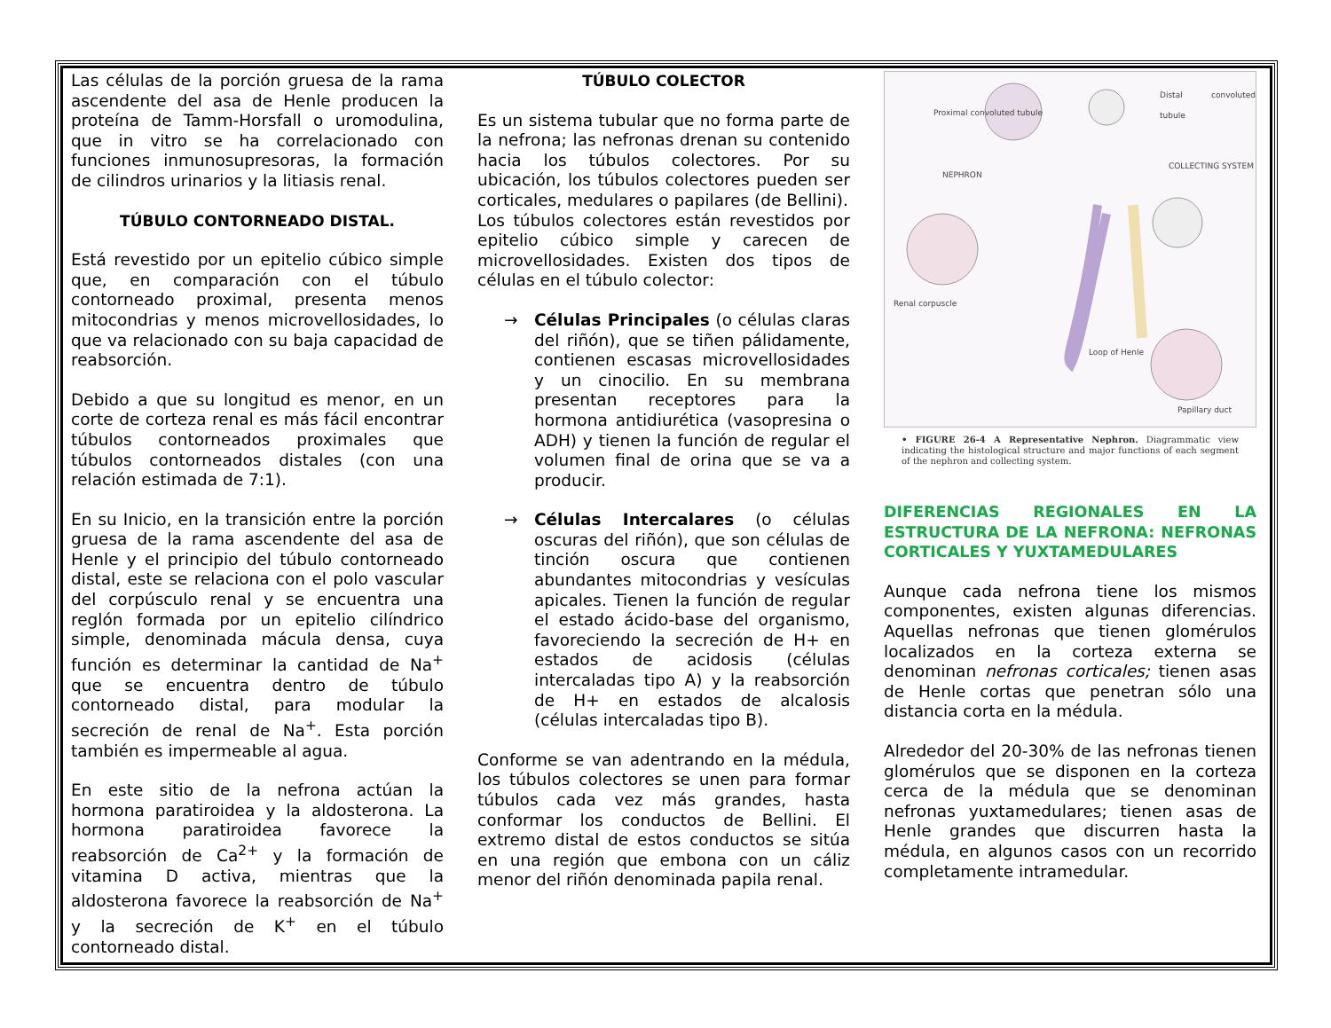Las células de la porción gruesa de la rama ascendente del asa de Henle producen la proteína de Tamm-Horsfall o uromodulina, que in vitro se ha correlacionado con funciones inmunosupresoras, la formación de cilindros urinarios y la litiasis renal.
TÚBULO CONTORNEADO DISTAL.
Está revestido por un epitelio cúbico simple que, en comparación con el túbulo contorneado proximal, presenta menos mitocondrias y menos microvellosidades, lo que va relacionado con su baja capacidad de reabsorción.
Debido a que su longitud es menor, en un corte de corteza renal es más fácil encontrar túbulos contorneados proximales que túbulos contorneados distales (con una relación estimada de 7:1).
En su Inicio, en la transición entre la porción gruesa de la rama ascendente del asa de Henle y el principio del túbulo contorneado distal, este se relaciona con el polo vascular del corpúsculo renal y se encuentra una reglón formada por un epitelio cilíndrico simple, denominada mácula densa, cuya función es determinar la cantidad de Na<sup>+</sup> que se encuentra dentro de túbulo contorneado distal, para modular la secreción de renal de Na<sup>+</sup>. Esta porción también es impermeable al agua.
En este sitio de la nefrona actúan la hormona paratiroidea y la aldosterona. La hormona paratiroidea favorece la reabsorción de Ca<sup>2+</sup> y la formación de vitamina D activa, mientras que la aldosterona favorece la reabsorción de Na<sup>+</sup> y la secreción de K<sup>+</sup> en el túbulo contorneado distal.
TÚBULO COLECTOR
Es un sistema tubular que no forma parte de la nefrona; las nefronas drenan su contenido hacia los túbulos colectores. Por su ubicación, los túbulos colectores pueden ser corticales, medulares o papilares (de Bellini).
Los túbulos colectores están revestidos por epitelio cúbico simple y carecen de microvellosidades. Existen dos tipos de células en el túbulo colector:
→ Células Principales (o células claras del riñón), que se tiñen pálidamente, contienen escasas microvellosidades y un cinocilio. En su membrana presentan receptores para la hormona antidiurética (vasopresina o ADH) y tienen la función de regular el volumen final de orina que se va a producir.
→ Células Intercalares (o células oscuras del riñón), que son células de tinción oscura que contienen abundantes mitocondrias y vesículas apicales. Tienen la función de regular el estado ácido-base del organismo, favoreciendo la secreción de H+ en estados de acidosis (células intercaladas tipo A) y la reabsorción de H+ en estados de alcalosis (células intercaladas tipo B).
Conforme se van adentrando en la médula, los túbulos colectores se unen para formar túbulos cada vez más grandes, hasta conformar los conductos de Bellini. El extremo distal de estos conductos se sitúa en una región que embona con un cáliz menor del riñón denominada papila renal.
Proximal convoluted tubule
NEPHRON
Distal convoluted tubule
COLLECTING SYSTEM
Renal corpuscle
Loop of Henle
Papillary duct
• FIGURE 26-4 A Representative Nephron. Diagrammatic view indicating the histological structure and major functions of each segment of the nephron and collecting system.
DIFERENCIAS REGIONALES EN LA ESTRUCTURA DE LA NEFRONA: NEFRONAS CORTICALES Y YUXTAMEDULARES
Aunque cada nefrona tiene los mismos componentes, existen algunas diferencias. Aquellas nefronas que tienen glomérulos localizados en la corteza externa se denominan nefronas corticales; tienen asas de Henle cortas que penetran sólo una distancia corta en la médula.
Alrededor del 20-30% de las nefronas tienen glomérulos que se disponen en la corteza cerca de la médula que se denominan nefronas yuxtamedulares; tienen asas de Henle grandes que discurren hasta la médula, en algunos casos con un recorrido completamente intramedular.